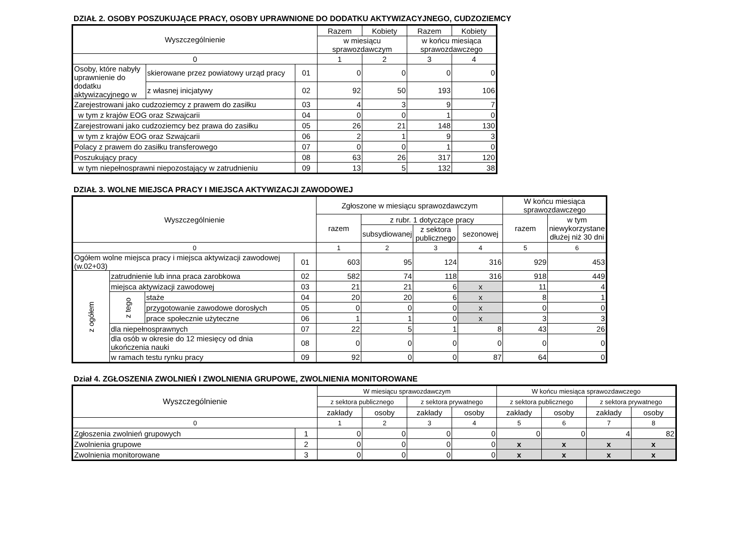DZIAŁ 2. OSOBY POSZUKUJĄCE PRACY, OSOBY UPRAWNIONE DO DODATKU AKTYWIZACYJNEGO, CUDZOZIEMCY
| Wyszczególnienie | | | Razem | Kobiety | Razem | Kobiety |
| --- | --- | --- | --- | --- | --- | --- |
| | | | w miesiącu sprawozdawczym | | w końcu miesiąca sprawozdawczego | |
| 0 | | | 1 | 2 | 3 | 4 |
| Osoby, które nabyły uprawnienie do dodatku aktywizacyjnego w | skierowane przez powiatowy urząd pracy | 01 | 0 | 0 | 0 | 0 |
| | z własnej inicjatywy | 02 | 92 | 50 | 193 | 106 |
| Zarejestrowani jako cudzoziemcy z prawem do zasiłku | | 03 | 4 | 3 | 9 | 7 |
| w tym z krajów EOG oraz Szwajcarii | | 04 | 0 | 0 | 1 | 0 |
| Zarejestrowani jako cudzoziemcy bez prawa do zasiłku | | 05 | 26 | 21 | 148 | 130 |
| w tym z krajów EOG oraz Szwajcarii | | 06 | 2 | 1 | 9 | 3 |
| Polacy z prawem do zasiłku transferowego | | 07 | 0 | 0 | 1 | 0 |
| Poszukujący pracy | | 08 | 63 | 26 | 317 | 120 |
| w tym niepełnosprawni niepozostający w zatrudnieniu | | 09 | 13 | 5 | 132 | 38 |
DZIAŁ 3. WOLNE MIEJSCA PRACY I MIEJSCA AKTYWIZACJI ZAWODOWEJ
| Wyszczególnienie | | | | Zgłoszone w miesiącu sprawozdawczym | | | | W końcu miesiąca sprawozdawczego | |
| --- | --- | --- | --- | --- | --- | --- | --- | --- | --- |
| | | | | razem | z rubr. 1 dotyczące pracy | | | razem | w tym niewykorzystane dłużej niż 30 dni |
| | | | | | subsydiowanej | z sektora publicznego | sezonowej | | |
| 0 | | | | 1 | 2 | 3 | 4 | 5 | 6 |
| Ogółem wolne miejsca pracy i miejsca aktywizacji zawodowej (w.02+03) | | | 01 | 603 | 95 | 124 | 316 | 929 | 453 |
| z ogółem | zatrudnienie lub inna praca zarobkowa | | 02 | 582 | 74 | 118 | 316 | 918 | 449 |
| | miejsca aktywizacji zawodowej | | 03 | 21 | 21 | 6 | x | 11 | 4 |
| | z tego | staże | 04 | 20 | 20 | 6 | x | 8 | 1 |
| | | przygotowanie zawodowe dorosłych | 05 | 0 | 0 | 0 | x | 0 | 0 |
| | | prace społecznie użyteczne | 06 | 1 | 1 | 0 | x | 3 | 3 |
| | dla niepełnosprawnych | | 07 | 22 | 5 | 1 | 8 | 43 | 26 |
| | dla osób w okresie do 12 miesięcy od dnia ukończenia nauki | | 08 | 0 | 0 | 0 | 0 | 0 | 0 |
| | w ramach testu rynku pracy | | 09 | 92 | 0 | 0 | 87 | 64 | 0 |
Dział 4. ZGŁOSZENIA ZWOLNIEŃ I ZWOLNIENIA GRUPOWE, ZWOLNIENIA MONITOROWANE
| Wyszczególnienie | | W miesiącu sprawozdawczym | | | | W końcu miesiąca sprawozdawczego | | | |
| --- | --- | --- | --- | --- | --- | --- | --- | --- | --- |
| | | z sektora publicznego | | z sektora prywatnego | | z sektora publicznego | | z sektora prywatnego | |
| | | zakłady | osoby | zakłady | osoby | zakłady | osoby | zakłady | osoby |
| 0 | | 1 | 2 | 3 | 4 | 5 | 6 | 7 | 8 |
| Zgłoszenia zwolnień grupowych | 1 | 0 | 0 | 0 | 0 | 0 | 0 | 4 | 82 |
| Zwolnienia grupowe | 2 | 0 | 0 | 0 | 0 | x | x | x | x |
| Zwolnienia monitorowane | 3 | 0 | 0 | 0 | 0 | x | x | x | x |